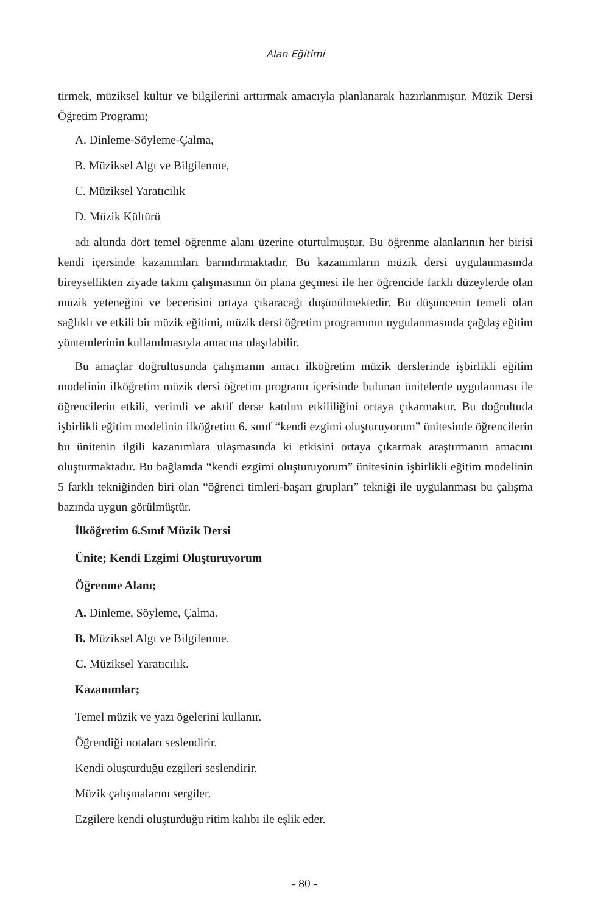Alan Eğitimi
tirmek, müziksel kültür ve bilgilerini arttırmak amacıyla planlanarak hazırlanmıştır. Müzik Dersi Öğretim Programı;
A. Dinleme-Söyleme-Çalma,
B. Müziksel Algı ve Bilgilenme,
C. Müziksel Yaratıcılık
D. Müzik Kültürü
adı altında dört temel öğrenme alanı üzerine oturtulmuştur. Bu öğrenme alanlarının her birisi kendi içersinde kazanımları barındırmaktadır. Bu kazanımların müzik dersi uygulanmasında bireysellikten ziyade takım çalışmasının ön plana geçmesi ile her öğrencide farklı düzeylerde olan müzik yeteneğini ve becerisini ortaya çıkaracağı düşünülmektedir. Bu düşüncenin temeli olan sağlıklı ve etkili bir müzik eğitimi, müzik dersi öğretim programının uygulanmasında çağdaş eğitim yöntemlerinin kullanılmasıyla amacına ulaşılabilir.
Bu amaçlar doğrultusunda çalışmanın amacı ilköğretim müzik derslerinde işbirlikli eğitim modelinin ilköğretim müzik dersi öğretim programı içerisinde bulunan ünitelerde uygulanması ile öğrencilerin etkili, verimli ve aktif derse katılım etkililiğini ortaya çıkarmaktır. Bu doğrultuda işbirlikli eğitim modelinin ilköğretim 6. sınıf “kendi ezgimi oluşturuyorum” ünitesinde öğrencilerin bu ünitenin ilgili kazanımlara ulaşmasında ki etkisini ortaya çıkarmak araştırmanın amacını oluşturmaktadır. Bu bağlamda “kendi ezgimi oluşturuyorum” ünitesinin işbirlikli eğitim modelinin 5 farklı tekniğinden biri olan “öğrenci timleri-başarı grupları” tekniği ile uygulanması bu çalışma bazında uygun görülmüştür.
İlköğretim 6.Sınıf Müzik Dersi
Ünite; Kendi Ezgimi Oluşturuyorum
Öğrenme Alanı;
A. Dinleme, Söyleme, Çalma.
B. Müziksel Algı ve Bilgilenme.
C. Müziksel Yaratıcılık.
Kazanımlar;
Temel müzik ve yazı ögelerini kullanır.
Öğrendiği notaları seslendirir.
Kendi oluşturduğu ezgileri seslendirir.
Müzik çalışmalarını sergiler.
Ezgilere kendi oluşturduğu ritim kalıbı ile eşlik eder.
- 80 -